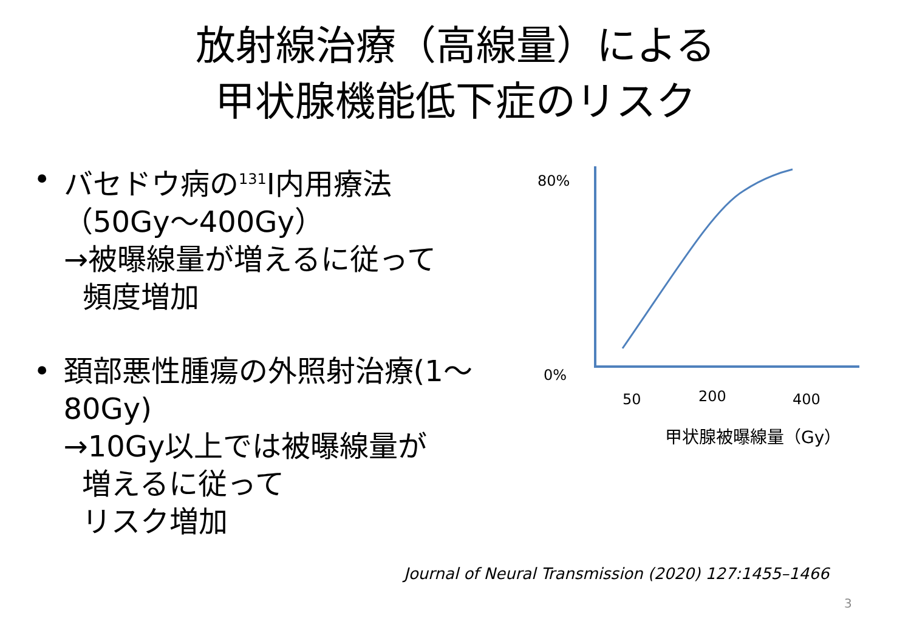放射線治療（高線量）による
甲状腺機能低下症のリスク
• バセドウ病の<sup>131</sup>I内用療法
（50Gy～400Gy）
→被曝線量が増えるに従って
頻度増加
• 頚部悪性腫瘍の外照射治療(1～80Gy)
→10Gy以上では被曝線量が
増えるに従って
リスク増加
80%
0%
50 200 400
甲状腺被曝線量（Gy）
Journal of Neural Transmission (2020) 127:1455–1466
3